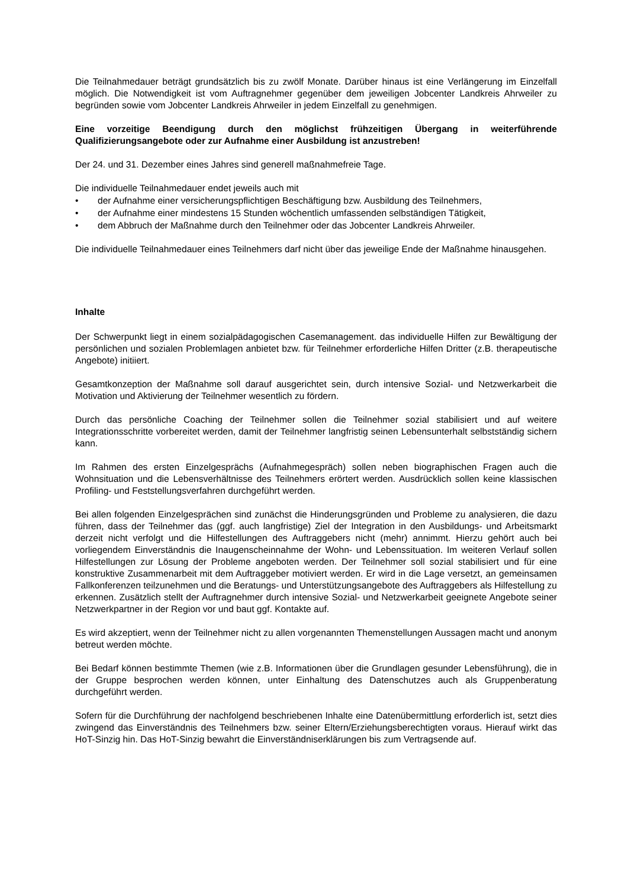Die Teilnahmedauer beträgt grundsätzlich bis zu zwölf Monate. Darüber hinaus ist eine Verlängerung im Einzelfall möglich. Die Notwendigkeit ist vom Auftragnehmer gegenüber dem jeweiligen Jobcenter Landkreis Ahrweiler zu begründen sowie vom Jobcenter Landkreis Ahrweiler in jedem Einzelfall zu genehmigen.
Eine vorzeitige Beendigung durch den möglichst frühzeitigen Übergang in weiterführende Qualifizierungsangebote oder zur Aufnahme einer Ausbildung ist anzustreben!
Der 24. und 31. Dezember eines Jahres sind generell maßnahmefreie Tage.
Die individuelle Teilnahmedauer endet jeweils auch mit
• der Aufnahme einer versicherungspflichtigen Beschäftigung bzw. Ausbildung des Teilnehmers,
• der Aufnahme einer mindestens 15 Stunden wöchentlich umfassenden selbständigen Tätigkeit,
• dem Abbruch der Maßnahme durch den Teilnehmer oder das Jobcenter Landkreis Ahrweiler.
Die individuelle Teilnahmedauer eines Teilnehmers darf nicht über das jeweilige Ende der Maßnahme hinausgehen.
Inhalte
Der Schwerpunkt liegt in einem sozialpädagogischen Casemanagement. das individuelle Hilfen zur Bewältigung der persönlichen und sozialen Problemlagen anbietet bzw. für Teilnehmer erforderliche Hilfen Dritter (z.B. therapeutische Angebote) initiiert.
Gesamtkonzeption der Maßnahme soll darauf ausgerichtet sein, durch intensive Sozial- und Netzwerkarbeit die Motivation und Aktivierung der Teilnehmer wesentlich zu fördern.
Durch das persönliche Coaching der Teilnehmer sollen die Teilnehmer sozial stabilisiert und auf weitere Integrationsschritte vorbereitet werden, damit der Teilnehmer langfristig seinen Lebensunterhalt selbstständig sichern kann.
Im Rahmen des ersten Einzelgesprächs (Aufnahmegespräch) sollen neben biographischen Fragen auch die Wohnsituation und die Lebensverhältnisse des Teilnehmers erörtert werden. Ausdrücklich sollen keine klassischen Profiling- und Feststellungsverfahren durchgeführt werden.
Bei allen folgenden Einzelgesprächen sind zunächst die Hinderungsgründen und Probleme zu analysieren, die dazu führen, dass der Teilnehmer das (ggf. auch langfristige) Ziel der Integration in den Ausbildungs- und Arbeitsmarkt derzeit nicht verfolgt und die Hilfestellungen des Auftraggebers nicht (mehr) annimmt. Hierzu gehört auch bei vorliegendem Einverständnis die Inaugenscheinnahme der Wohn- und Lebenssituation. Im weiteren Verlauf sollen Hilfestellungen zur Lösung der Probleme angeboten werden. Der Teilnehmer soll sozial stabilisiert und für eine konstruktive Zusammenarbeit mit dem Auftraggeber motiviert werden. Er wird in die Lage versetzt, an gemeinsamen Fallkonferenzen teilzunehmen und die Beratungs- und Unterstützungsangebote des Auftraggebers als Hilfestellung zu erkennen. Zusätzlich stellt der Auftragnehmer durch intensive Sozial- und Netzwerkarbeit geeignete Angebote seiner Netzwerkpartner in der Region vor und baut ggf. Kontakte auf.
Es wird akzeptiert, wenn der Teilnehmer nicht zu allen vorgenannten Themenstellungen Aussagen macht und anonym betreut werden möchte.
Bei Bedarf können bestimmte Themen (wie z.B. Informationen über die Grundlagen gesunder Lebensführung), die in der Gruppe besprochen werden können, unter Einhaltung des Datenschutzes auch als Gruppenberatung durchgeführt werden.
Sofern für die Durchführung der nachfolgend beschriebenen Inhalte eine Datenübermittlung erforderlich ist, setzt dies zwingend das Einverständnis des Teilnehmers bzw. seiner Eltern/Erziehungsberechtigten voraus. Hierauf wirkt das HoT-Sinzig hin. Das HoT-Sinzig bewahrt die Einverständniserklärungen bis zum Vertragsende auf.